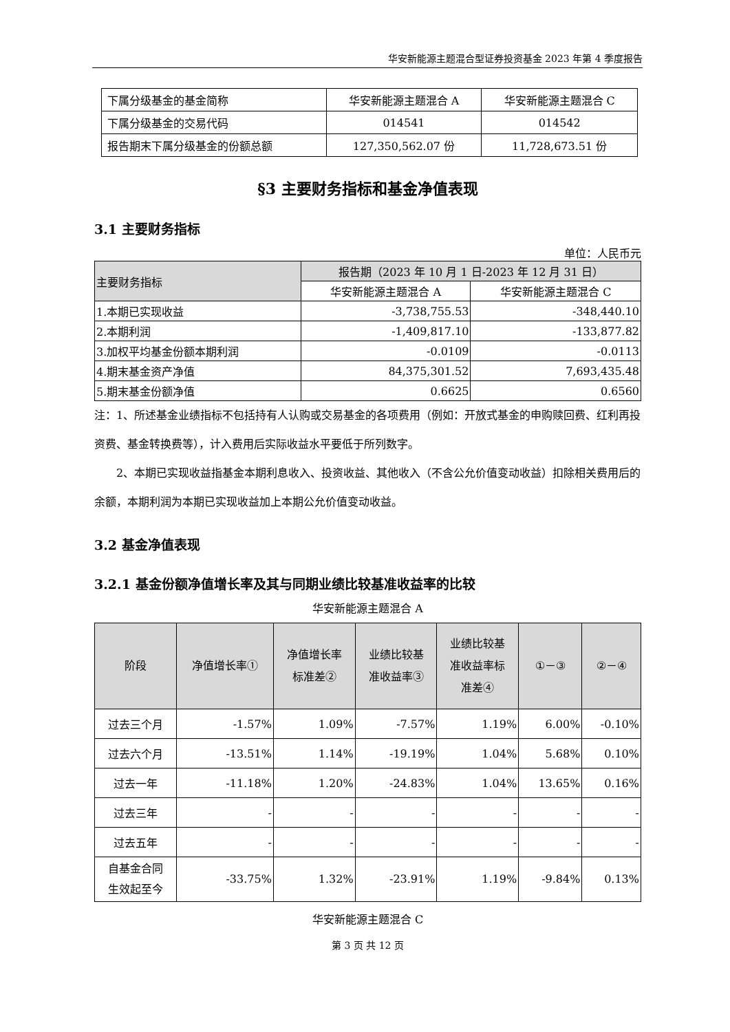华安新能源主题混合型证券投资基金 2023 年第 4 季度报告
| 下属分级基金的基金简称 | 华安新能源主题混合 A | 华安新能源主题混合 C |
| 下属分级基金的交易代码 | 014541 | 014542 |
| 报告期末下属分级基金的份额总额 | 127,350,562.07 份 | 11,728,673.51 份 |
§3 主要财务指标和基金净值表现
3.1 主要财务指标
单位：人民币元
| 主要财务指标 | 报告期（2023 年 10 月 1 日-2023 年 12 月 31 日） | |
| --- | --- | --- |
| | 华安新能源主题混合 A | 华安新能源主题混合 C |
| 1.本期已实现收益 | -3,738,755.53 | -348,440.10 |
| 2.本期利润 | -1,409,817.10 | -133,877.82 |
| 3.加权平均基金份额本期利润 | -0.0109 | -0.0113 |
| 4.期末基金资产净值 | 84,375,301.52 | 7,693,435.48 |
| 5.期末基金份额净值 | 0.6625 | 0.6560 |
注：1、所述基金业绩指标不包括持有人认购或交易基金的各项费用（例如：开放式基金的申购赎回费、红利再投资费、基金转换费等），计入费用后实际收益水平要低于所列数字。
2、本期已实现收益指基金本期利息收入、投资收益、其他收入（不含公允价值变动收益）扣除相关费用后的余额，本期利润为本期已实现收益加上本期公允价值变动收益。
3.2 基金净值表现
3.2.1 基金份额净值增长率及其与同期业绩比较基准收益率的比较
华安新能源主题混合 A
| 阶段 | 净值增长率① | 净值增长率 标准差② | 业绩比较基 准收益率③ | 业绩比较基 准收益率标 准差④ | ①－③ | ②－④ |
| --- | --- | --- | --- | --- | --- | --- |
| 过去三个月 | -1.57% | 1.09% | -7.57% | 1.19% | 6.00% | -0.10% |
| 过去六个月 | -13.51% | 1.14% | -19.19% | 1.04% | 5.68% | 0.10% |
| 过去一年 | -11.18% | 1.20% | -24.83% | 1.04% | 13.65% | 0.16% |
| 过去三年 | - | - | - | - | - | - |
| 过去五年 | - | - | - | - | - | - |
| 自基金合同 生效起至今 | -33.75% | 1.32% | -23.91% | 1.19% | -9.84% | 0.13% |
华安新能源主题混合 C
第 3 页 共 12 页